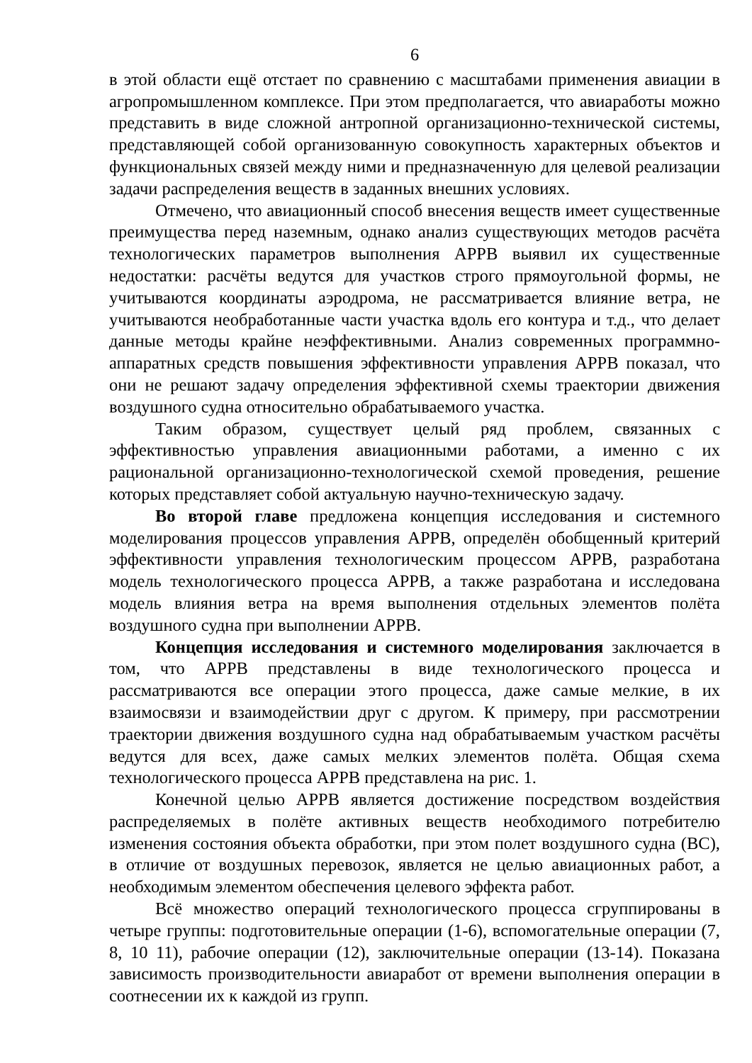6
в этой области ещё отстает по сравнению с масштабами применения авиации в агропромышленном комплексе. При этом предполагается, что авиаработы можно представить в виде сложной антропной организационно-технической системы, представляющей собой организованную совокупность характерных объектов и функциональных связей между ними и предназначенную для целевой реализации задачи распределения веществ в заданных внешних условиях.
Отмечено, что авиационный способ внесения веществ имеет существенные преимущества перед наземным, однако анализ существующих методов расчёта технологических параметров выполнения АРРВ выявил их существенные недостатки: расчёты ведутся для участков строго прямоугольной формы, не учитываются координаты аэродрома, не рассматривается влияние ветра, не учитываются необработанные части участка вдоль его контура и т.д., что делает данные методы крайне неэффективными. Анализ современных программно-аппаратных средств повышения эффективности управления АРРВ показал, что они не решают задачу определения эффективной схемы траектории движения воздушного судна относительно обрабатываемого участка.
Таким образом, существует целый ряд проблем, связанных с эффективностью управления авиационными работами, а именно с их рациональной организационно-технологической схемой проведения, решение которых представляет собой актуальную научно-техническую задачу.
Во второй главе предложена концепция исследования и системного моделирования процессов управления АРРВ, определён обобщенный критерий эффективности управления технологическим процессом АРРВ, разработана модель технологического процесса АРРВ, а также разработана и исследована модель влияния ветра на время выполнения отдельных элементов полёта воздушного судна при выполнении АРРВ.
Концепция исследования и системного моделирования заключается в том, что АРРВ представлены в виде технологического процесса и рассматриваются все операции этого процесса, даже самые мелкие, в их взаимосвязи и взаимодействии друг с другом. К примеру, при рассмотрении траектории движения воздушного судна над обрабатываемым участком расчёты ведутся для всех, даже самых мелких элементов полёта. Общая схема технологического процесса АРРВ представлена на рис. 1.
Конечной целью АРРВ является достижение посредством воздействия распределяемых в полёте активных веществ необходимого потребителю изменения состояния объекта обработки, при этом полет воздушного судна (ВС), в отличие от воздушных перевозок, является не целью авиационных работ, а необходимым элементом обеспечения целевого эффекта работ.
Всё множество операций технологического процесса сгруппированы в четыре группы: подготовительные операции (1-6), вспомогательные операции (7, 8, 10 11), рабочие операции (12), заключительные операции (13-14). Показана зависимость производительности авиаработ от времени выполнения операции в соотнесении их к каждой из групп.